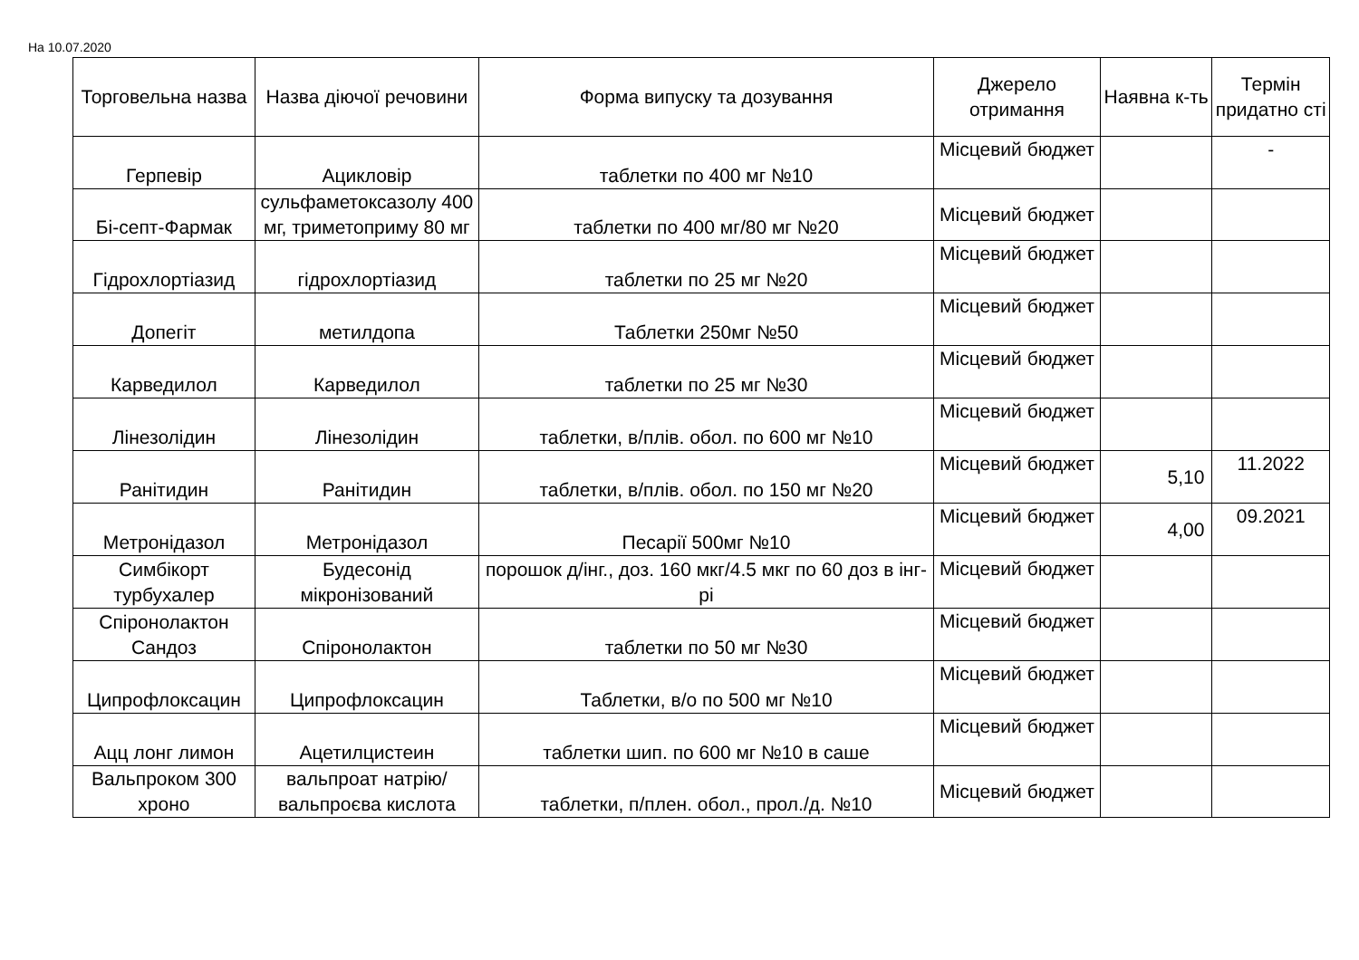На 10.07.2020
| Торговельна назва | Назва діючої речовини | Форма випуску та дозування | Джерело отримання | Наявна к-ть | Термін придатно сті |
| --- | --- | --- | --- | --- | --- |
| Герпевір | Ацикловір | таблетки по 400 мг №10 | Місцевий бюджет | | - |
| Бі-септ-Фармак | сульфаметоксазолу 400 мг, триметоприму 80 мг | таблетки по 400 мг/80 мг №20 | Місцевий бюджет | | |
| Гідрохлортіазид | гідрохлортіазид | таблетки по 25 мг №20 | Місцевий бюджет | | |
| Допегіт | метилдопа | Таблетки 250мг №50 | Місцевий бюджет | | |
| Карведилол | Карведилол | таблетки по 25 мг №30 | Місцевий бюджет | | |
| Лінезолідин | Лінезолідин | таблетки, в/плів. обол. по 600 мг №10 | Місцевий бюджет | | |
| Ранітидин | Ранітидин | таблетки, в/плів. обол. по 150 мг №20 | Місцевий бюджет | 5,10 | 11.2022 |
| Метронідазол | Метронідазол | Песарії 500мг №10 | Місцевий бюджет | 4,00 | 09.2021 |
| Симбікорт турбухалер | Будесонід мікронізований | порошок д/інг., доз. 160 мкг/4.5 мкг по 60 доз в інг-рі | Місцевий бюджет | | |
| Спіронолактон Сандоз | Спіронолактон | таблетки по 50 мг №30 | Місцевий бюджет | | |
| Ципрофлоксацин | Ципрофлоксацин | Таблетки, в/о по 500 мг №10 | Місцевий бюджет | | |
| Ацц лонг лимон | Ацетилцистеин | таблетки шип. по 600 мг №10 в саше | Місцевий бюджет | | |
| Вальпроком 300 хроно | вальпроат натрію/вальпроєва кислота | таблетки, п/плен. обол., прол./д. №10 | Місцевий бюджет | | |